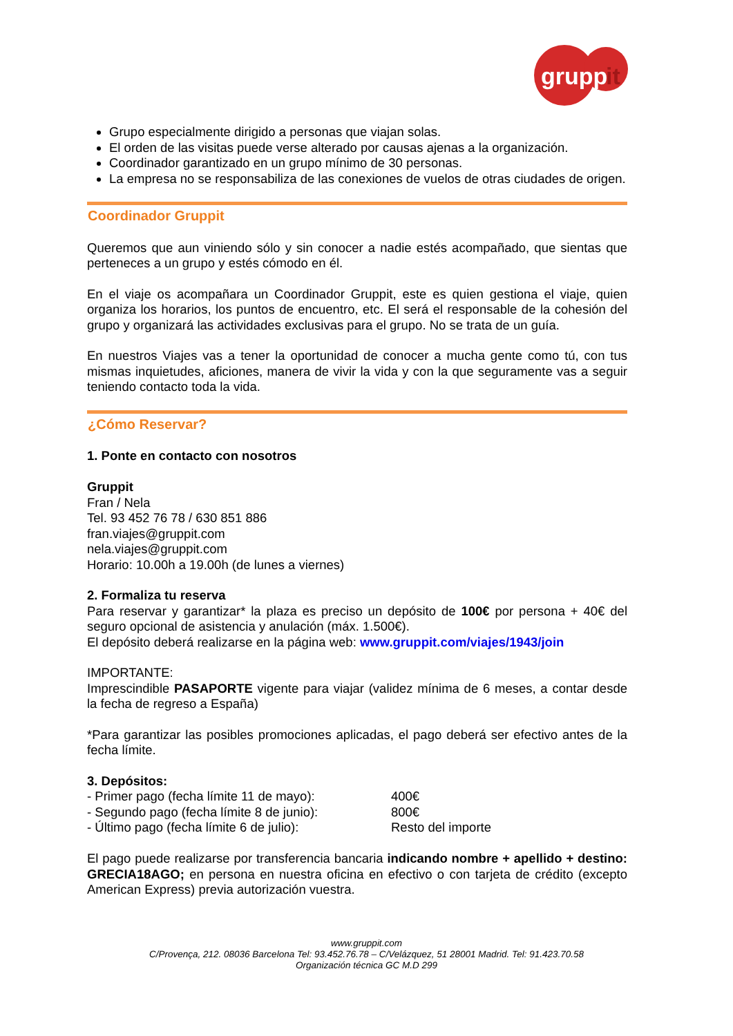grupp
it
Grupo especialmente dirigido a personas que viajan solas.
El orden de las visitas puede verse alterado por causas ajenas a la organización.
Coordinador garantizado en un grupo mínimo de 30 personas.
La empresa no se responsabiliza de las conexiones de vuelos de otras ciudades de origen.
Coordinador Gruppit
Queremos que aun viniendo sólo y sin conocer a nadie estés acompañado, que sientas que perteneces a un grupo y estés cómodo en él.
En el viaje os acompañara un Coordinador Gruppit, este es quien gestiona el viaje, quien organiza los horarios, los puntos de encuentro, etc. El será el responsable de la cohesión del grupo y organizará las actividades exclusivas para el grupo. No se trata de un guía.
En nuestros Viajes vas a tener la oportunidad de conocer a mucha gente como tú, con tus mismas inquietudes, aficiones, manera de vivir la vida y con la que seguramente vas a seguir teniendo contacto toda la vida.
¿Cómo Reservar?
1. Ponte en contacto con nosotros
Gruppit
Fran / Nela
Tel. 93 452 76 78 / 630 851 886
fran.viajes@gruppit.com
nela.viajes@gruppit.com
Horario: 10.00h a 19.00h (de lunes a viernes)
2. Formaliza tu reserva
Para reservar y garantizar* la plaza es preciso un depósito de 100€ por persona + 40€ del seguro opcional de asistencia y anulación (máx. 1.500€).
El depósito deberá realizarse en la página web: www.gruppit.com/viajes/1943/join
IMPORTANTE:
Imprescindible PASAPORTE vigente para viajar (validez mínima de 6 meses, a contar desde la fecha de regreso a España)
*Para garantizar las posibles promociones aplicadas, el pago deberá ser efectivo antes de la fecha límite.
3. Depósitos:
- Primer pago (fecha límite 11 de mayo): 400€
- Segundo pago (fecha límite 8 de junio): 800€
- Último pago (fecha límite 6 de julio): Resto del importe
El pago puede realizarse por transferencia bancaria indicando nombre + apellido + destino: GRECIA18AGO; en persona en nuestra oficina en efectivo o con tarjeta de crédito (excepto American Express) previa autorización vuestra.
www.gruppit.com
C/Provença, 212. 08036 Barcelona Tel: 93.452.76.78 – C/Velázquez, 51 28001 Madrid. Tel: 91.423.70.58
Organización técnica GC M.D 299